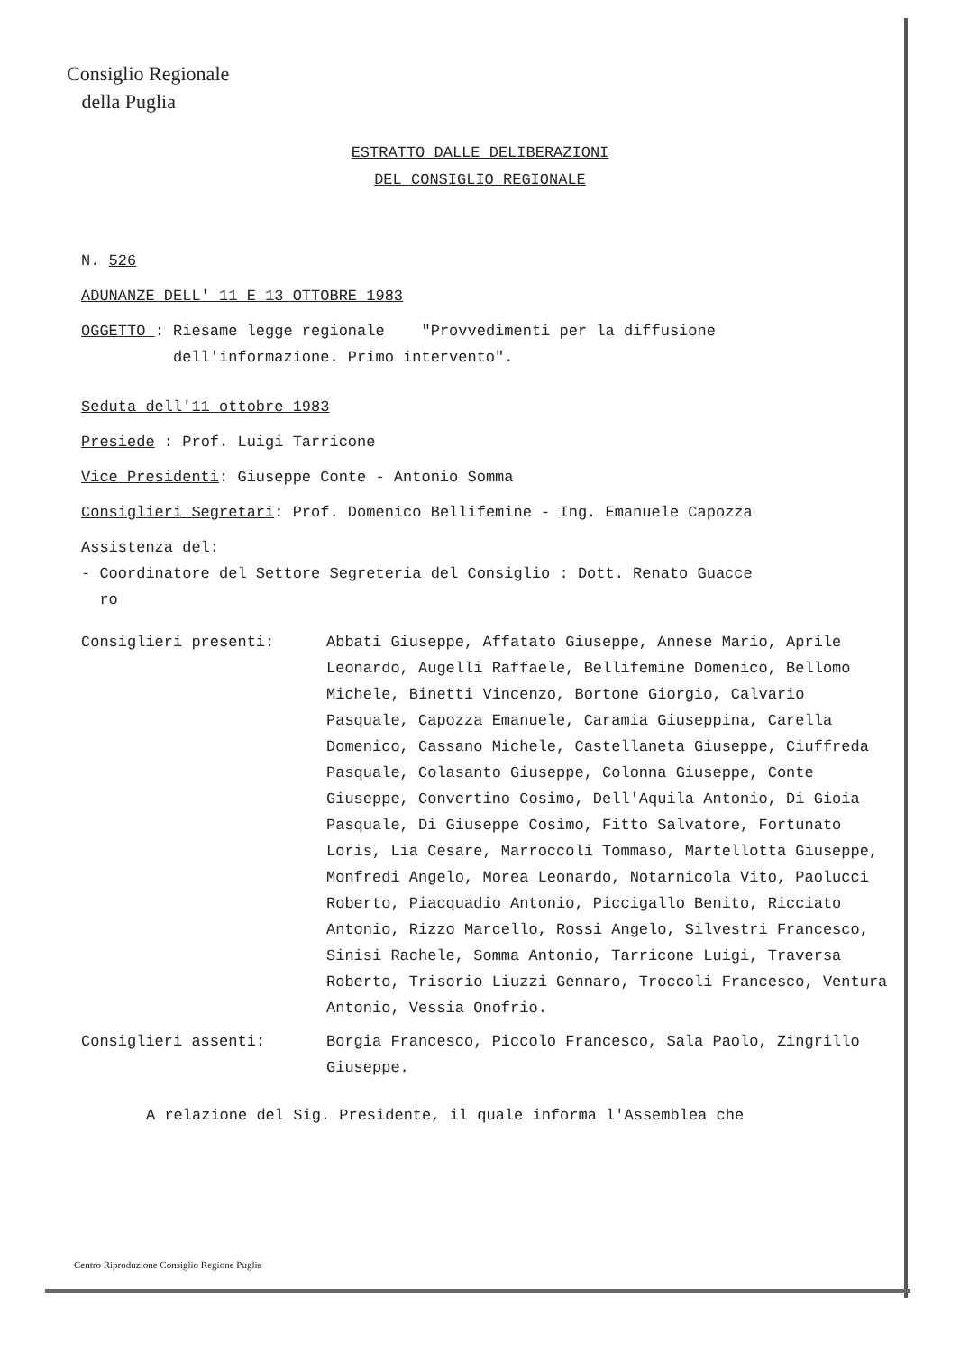Consiglio Regionale
della Puglia
ESTRATTO DALLE DELIBERAZIONI
DEL CONSIGLIO REGIONALE
N. 526
ADUNANZE DELL' 11 E 13 OTTOBRE 1983
OGGETTO : Riesame legge regionale "Provvedimenti per la diffusione
dell'informazione. Primo intervento".
Seduta dell'11 ottobre 1983
Presiede : Prof. Luigi Tarricone
Vice Presidenti: Giuseppe Conte - Antonio Somma
Consiglieri Segretari: Prof. Domenico Bellifemine - Ing. Emanuele Capozza
Assistenza del:
- Coordinatore del Settore Segreteria del Consiglio : Dott. Renato Guacce
ro
Consiglieri presenti: Abbati Giuseppe, Affatato Giuseppe, Annese Mario, Aprile Leonardo, Augelli Raffaele, Bellifemine Domenico, Bellomo Michele, Binetti Vincenzo, Bortone Giorgio, Calvario Pasquale, Capozza Emanuele, Caramia Giuseppina, Carella Domenico, Cassano Michele, Castellaneta Giuseppe, Ciuffreda Pasquale, Colasanto Giuseppe, Colonna Giuseppe, Conte Giuseppe, Convertino Cosimo, Dell'Aquila Antonio, Di Gioia Pasquale, Di Giuseppe Cosimo, Fitto Salvatore, Fortunato Loris, Lia Cesare, Marroccoli Tommaso, Martellotta Giuseppe, Monfredi Angelo, Morea Leonardo, Notarnicola Vito, Paolucci Roberto, Piacquadio Antonio, Piccigallo Benito, Ricciato Antonio, Rizzo Marcello, Rossi Angelo, Silvestri Francesco, Sinisi Rachele, Somma Antonio, Tarricone Luigi, Traversa Roberto, Trisorio Liuzzi Gennaro, Troccoli Francesco, Ventura Antonio, Vessia Onofrio.
Consiglieri assenti: Borgia Francesco, Piccolo Francesco, Sala Paolo, Zingrillo Giuseppe.
A relazione del Sig. Presidente, il quale informa l'Assemblea che
Centro Riproduzione Consiglio Regione Puglia